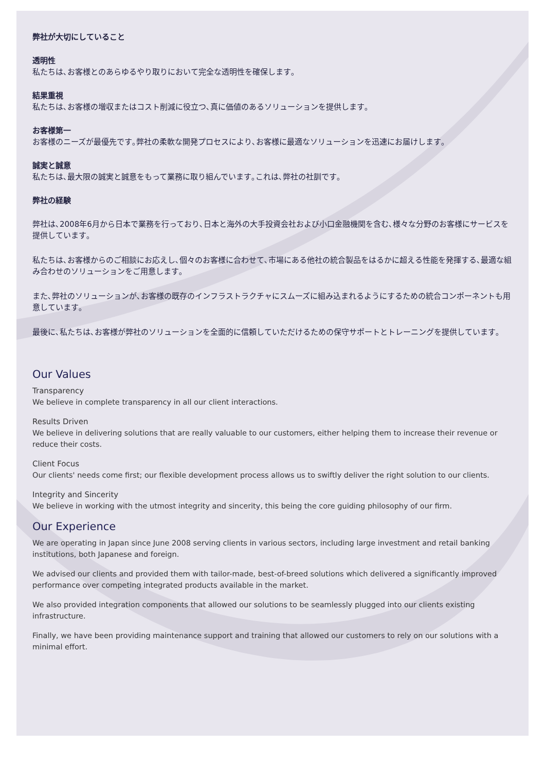弊社が大切にしていること
透明性
私たちは､お客様とのあらゆるやり取りにおいて完全な透明性を確保します｡
結果重視
私たちは､お客様の増収またはコスト削減に役立つ､真に価値のあるソリューションを提供します｡
お客様第一
お客様のニーズが最優先です｡弊社の柔軟な開発プロセスにより､お客様に最適なソリューションを迅速にお届けします｡
誠実と誠意
私たちは､最大限の誠実と誠意をもって業務に取り組んでいます｡これは､弊社の社訓です｡
弊社の経験
弊社は､2008年6月から日本で業務を行っており､日本と海外の大手投資会社および小口金融機関を含む､様々な分野のお客様にサービスを提供しています｡
私たちは､お客様からのご相談にお応えし､個々のお客様に合わせて､市場にある他社の統合製品をはるかに超える性能を発揮する､最適な組み合わせのソリューションをご用意します｡
また､弊社のソリューションが､お客様の既存のインフラストラクチャにスムーズに組み込まれるようにするための統合コンポーネントも用意しています｡
最後に､私たちは､お客様が弊社のソリューションを全面的に信頼していただけるための保守サポートとトレーニングを提供しています｡
Our Values
Transparency
We believe in complete transparency in all our client interactions.
Results Driven
We believe in delivering solutions that are really valuable to our customers, either helping them to increase their revenue or reduce their costs.
Client Focus
Our clients' needs come first; our flexible development process allows us to swiftly deliver the right solution to our clients.
Integrity and Sincerity
We believe in working with the utmost integrity and sincerity, this being the core guiding philosophy of our firm.
Our Experience
We are operating in Japan since June 2008 serving clients in various sectors, including large investment and retail banking institutions, both Japanese and foreign.
We advised our clients and provided them with tailor-made, best-of-breed solutions which delivered a significantly improved performance over competing integrated products available in the market.
We also provided integration components that allowed our solutions to be seamlessly plugged into our clients existing infrastructure.
Finally, we have been providing maintenance support and training that allowed our customers to rely on our solutions with a minimal effort.